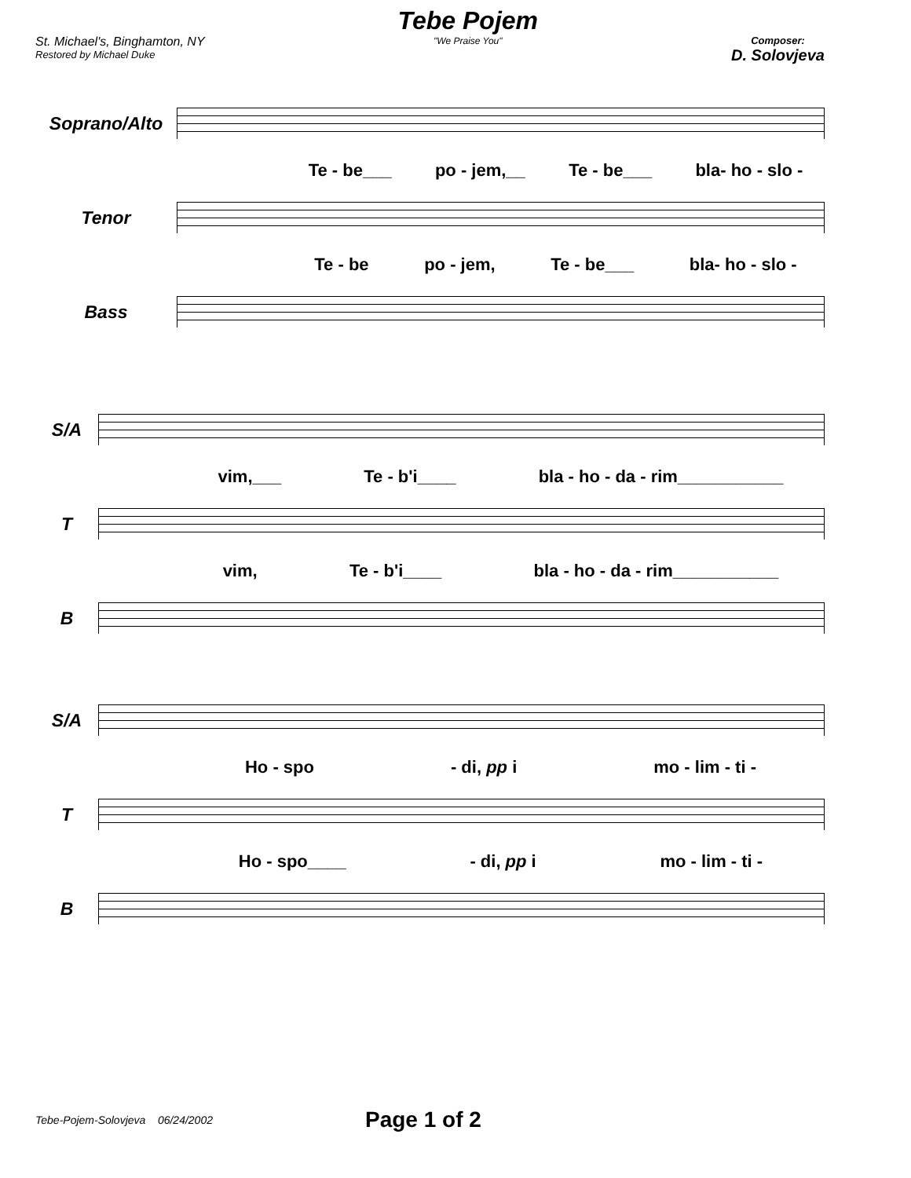St. Michael's, Binghamton, NY
Restored by Michael Duke
Tebe Pojem
"We Praise You"
Composer:
D. Solovjeva
Soprano/Alto
Te - be___ po - jem,__ Te - be___ bla- ho - slo -
Tenor
Te - be po - jem, Te - be___ bla- ho - slo -
Bass
S/A
vim,___ Te - b'i____ bla - ho - da - rim___________
T
vim, Te - b'i____ bla - ho - da - rim___________
B
S/A
Ho - spo - di, pp i mo - lim - ti -
T
Ho - spo____ - di, pp i mo - lim - ti -
B
Tebe-Pojem-Solovjeva 06/24/2002 Page 1 of 2